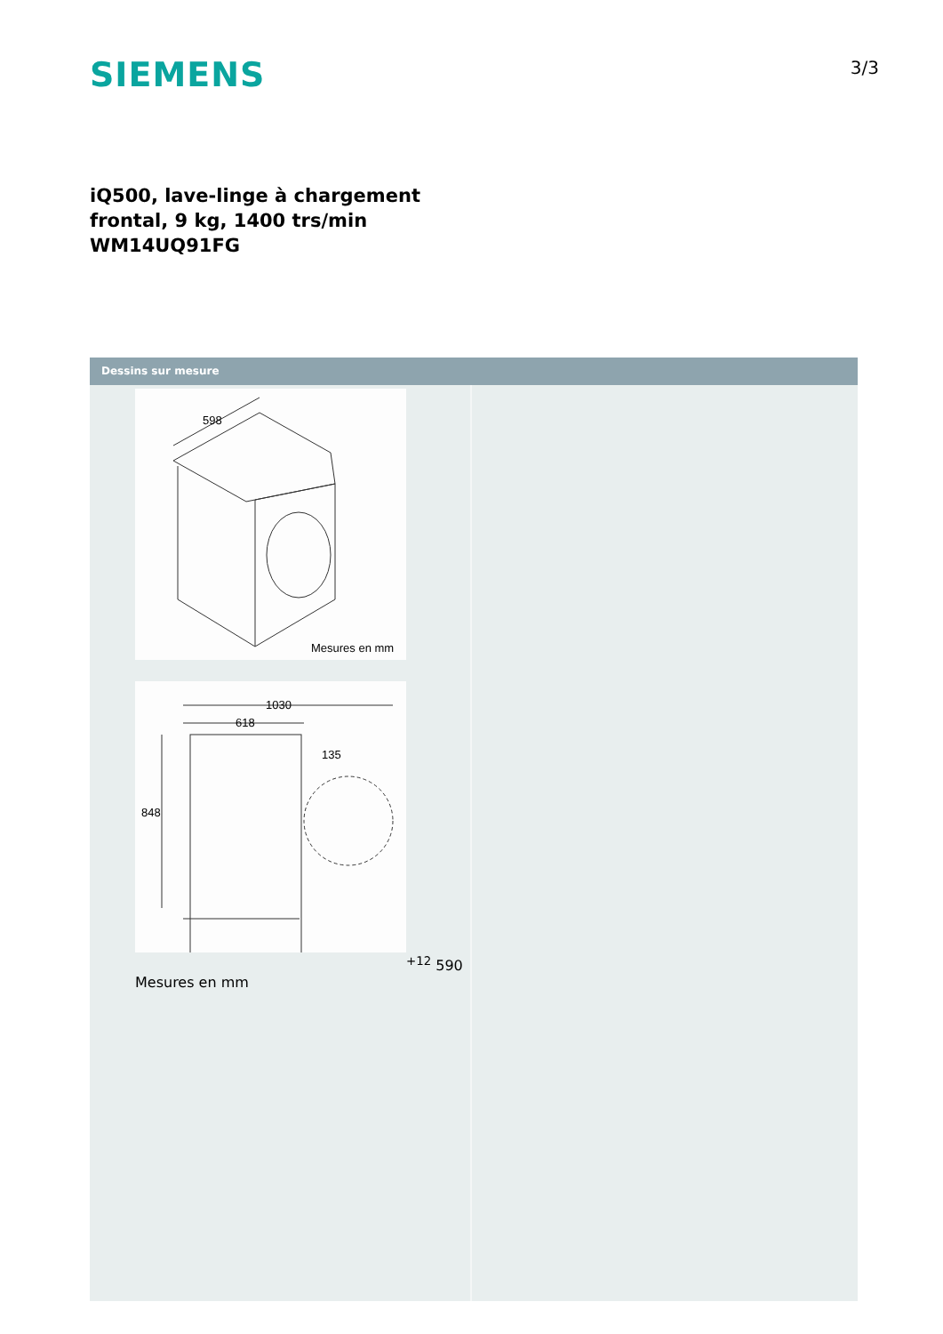SIEMENS
3/3
iQ500, lave-linge à chargement
frontal, 9 kg, 1400 trs/min
WM14UQ91FG
Dessins sur mesure
598
Mesures en mm
1030
618
135
848+12
590
Mesures en mm